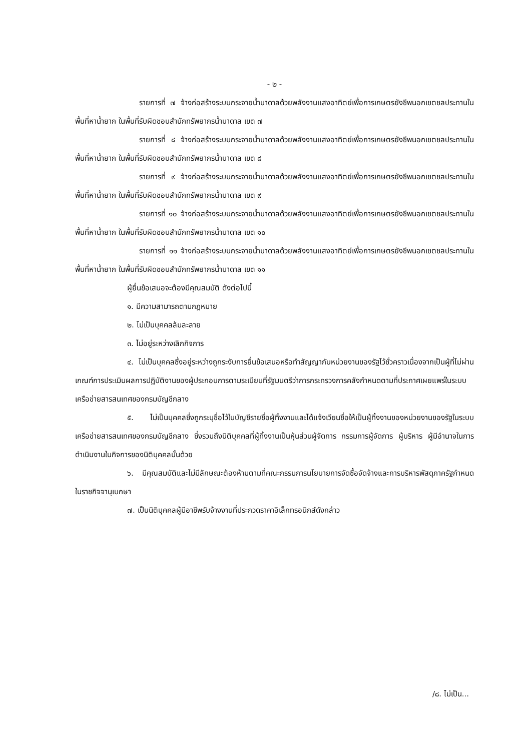- ๒ -
รายการที่ ๗ จ้างก่อสร้างระบบกระจายน้ำบาดาลด้วยพลังงานแสงอาทิตย์เพื่อการเกษตรยังชีพนอกเขตชลประทานในพื้นที่หาน้ำยาก ในพื้นที่รับผิดชอบสำนักทรัพยากรน้ำบาดาล เขต ๗
รายการที่ ๘ จ้างก่อสร้างระบบกระจายน้ำบาดาลด้วยพลังงานแสงอาทิตย์เพื่อการเกษตรยังชีพนอกเขตชลประทานในพื้นที่หาน้ำยาก ในพื้นที่รับผิดชอบสำนักทรัพยากรน้ำบาดาล เขต ๘
รายการที่ ๙ จ้างก่อสร้างระบบกระจายน้ำบาดาลด้วยพลังงานแสงอาทิตย์เพื่อการเกษตรยังชีพนอกเขตชลประทานในพื้นที่หาน้ำยาก ในพื้นที่รับผิดชอบสำนักทรัพยากรน้ำบาดาล เขต ๙
รายการที่ ๑๐ จ้างก่อสร้างระบบกระจายน้ำบาดาลด้วยพลังงานแสงอาทิตย์เพื่อการเกษตรยังชีพนอกเขตชลประทานในพื้นที่หาน้ำยาก ในพื้นที่รับผิดชอบสำนักทรัพยากรน้ำบาดาล เขต ๑๐
รายการที่ ๑๑ จ้างก่อสร้างระบบกระจายน้ำบาดาลด้วยพลังงานแสงอาทิตย์เพื่อการเกษตรยังชีพนอกเขตชลประทานในพื้นที่หาน้ำยาก ในพื้นที่รับผิดชอบสำนักทรัพยากรน้ำบาดาล เขต ๑๑
ผู้ยื่นข้อเสนอจะต้องมีคุณสมบัติ ดังต่อไปนี้
๑. มีความสามารถตามกฎหมาย
๒. ไม่เป็นบุคคลล้มละลาย
๓. ไม่อยู่ระหว่างเลิกกิจการ
๔. ไม่เป็นบุคคลซึ่งอยู่ระหว่างถูกระงับการยื่นข้อเสนอหรือทำสัญญากับหน่วยงานของรัฐไว้ชั่วคราวเนื่องจากเป็นผู้ที่ไม่ผ่านเกณฑ์การประเมินผลการปฏิบัติงานของผู้ประกอบการตามระเบียบที่รัฐมนตรีว่าการกระทรวงการคลังกำหนดตามที่ประกาศเผยแพร่ในระบบเครือข่ายสารสนเทศของกรมบัญชีกลาง
๕. ไม่เป็นบุคคลซึ่งถูกระบุชื่อไว้ในบัญชีรายชื่อผู้ทิ้งงานและได้แจ้งเวียนชื่อให้เป็นผู้ทิ้งงานของหน่วยงานของรัฐในระบบเครือข่ายสารสนเทศของกรมบัญชีกลาง ซึ่งรวมถึงนิติบุคคลที่ผู้ทิ้งงานเป็นหุ้นส่วนผู้จัดการ กรรมการผู้จัดการ ผู้บริหาร ผู้มีอำนาจในการดำเนินงานในกิจการของนิติบุคคลนั้นด้วย
๖. มีคุณสมบัติและไม่มีลักษณะต้องห้ามตามที่คณะกรรมการนโยบายการจัดซื้อจัดจ้างและการบริหารพัสดุภาครัฐกำหนดในราชกิจจานุเบกษา
๗. เป็นนิติบุคคลผู้มีอาชีพรับจ้างงานที่ประกวดราคาอิเล็กทรอนิกส์ดังกล่าว
/๘. ไม่เป็น...